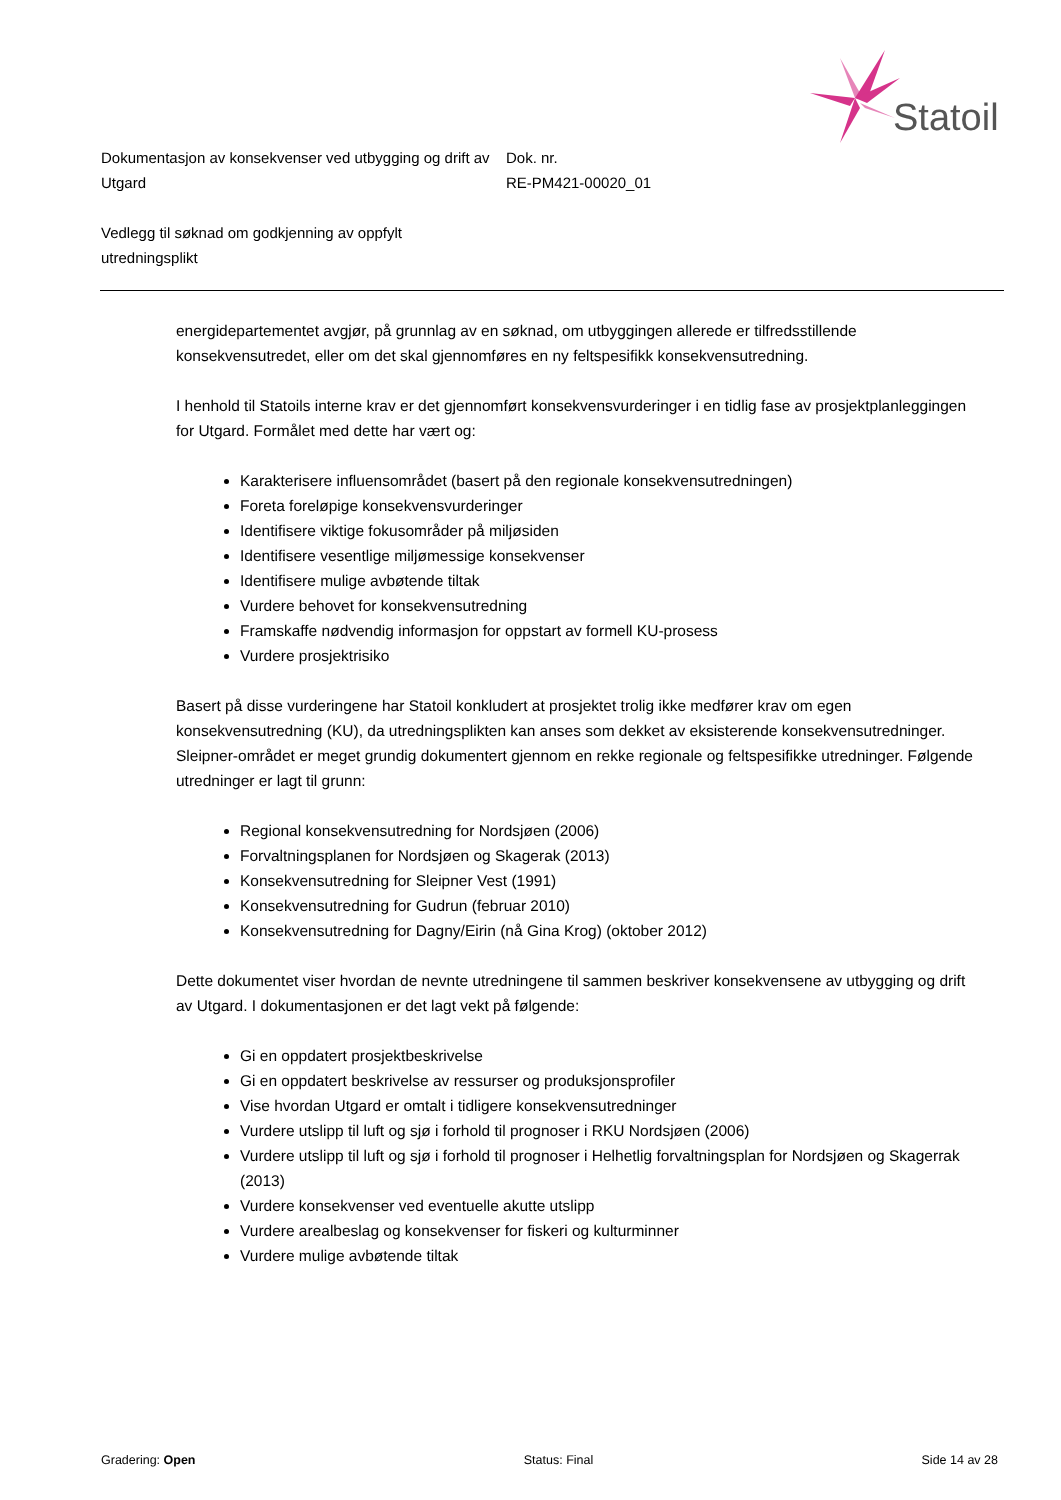Statoil
Dokumentasjon av konsekvenser ved utbygging og drift av Utgard
Dok. nr.
RE-PM421-00020_01
Vedlegg til søknad om godkjenning av oppfylt utredningsplikt
energidepartementet avgjør, på grunnlag av en søknad, om utbyggingen allerede er tilfredsstillende konsekvensutredet, eller om det skal gjennomføres en ny feltspesifikk konsekvensutredning.
I henhold til Statoils interne krav er det gjennomført konsekvensvurderinger i en tidlig fase av prosjektplanleggingen for Utgard. Formålet med dette har vært og:
Karakterisere influensområdet (basert på den regionale konsekvensutredningen)
Foreta foreløpige konsekvensvurderinger
Identifisere viktige fokusområder på miljøsiden
Identifisere vesentlige miljømessige konsekvenser
Identifisere mulige avbøtende tiltak
Vurdere behovet for konsekvensutredning
Framskaffe nødvendig informasjon for oppstart av formell KU-prosess
Vurdere prosjektrisiko
Basert på disse vurderingene har Statoil konkludert at prosjektet trolig ikke medfører krav om egen konsekvensutredning (KU), da utredningsplikten kan anses som dekket av eksisterende konsekvensutredninger. Sleipner-området er meget grundig dokumentert gjennom en rekke regionale og feltspesifikke utredninger. Følgende utredninger er lagt til grunn:
Regional konsekvensutredning for Nordsjøen (2006)
Forvaltningsplanen for Nordsjøen og Skagerak (2013)
Konsekvensutredning for Sleipner Vest (1991)
Konsekvensutredning for Gudrun (februar 2010)
Konsekvensutredning for Dagny/Eirin (nå Gina Krog) (oktober 2012)
Dette dokumentet viser hvordan de nevnte utredningene til sammen beskriver konsekvensene av utbygging og drift av Utgard. I dokumentasjonen er det lagt vekt på følgende:
Gi en oppdatert prosjektbeskrivelse
Gi en oppdatert beskrivelse av ressurser og produksjonsprofiler
Vise hvordan Utgard er omtalt i tidligere konsekvensutredninger
Vurdere utslipp til luft og sjø i forhold til prognoser i RKU Nordsjøen (2006)
Vurdere utslipp til luft og sjø i forhold til prognoser i Helhetlig forvaltningsplan for Nordsjøen og Skagerrak (2013)
Vurdere konsekvenser ved eventuelle akutte utslipp
Vurdere arealbeslag og konsekvenser for fiskeri og kulturminner
Vurdere mulige avbøtende tiltak
Gradering: Open Status: Final Side 14 av 28